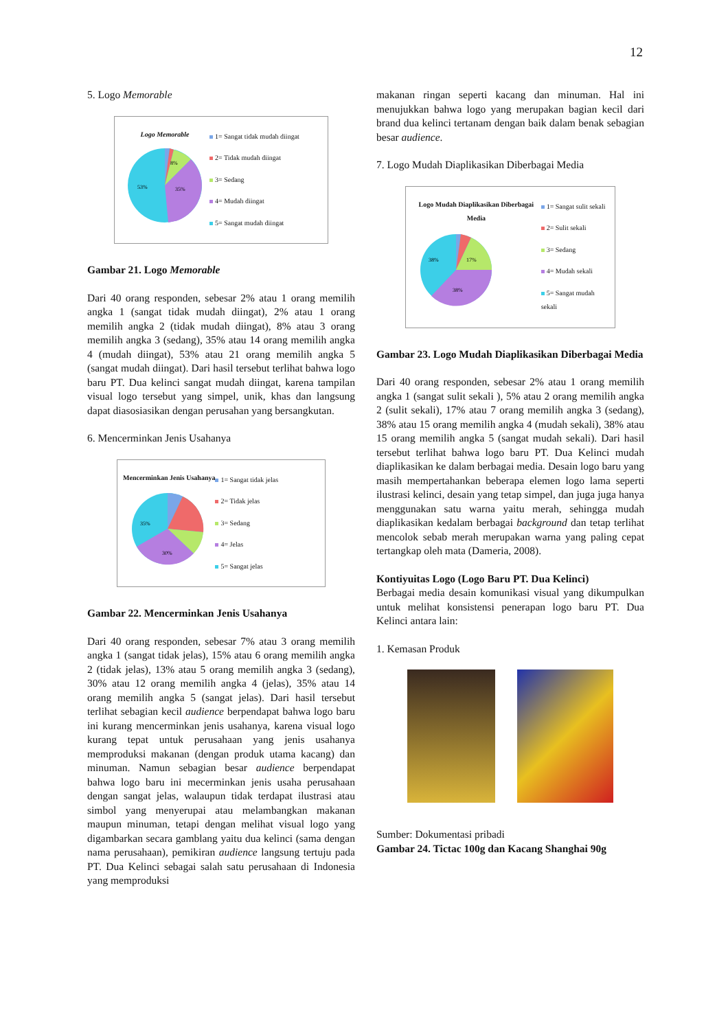12
5. Logo Memorable
Logo Memorable
53%
35%
8%
1= Sangat tidak mudah diingat
2= Tidak mudah diingat
3= Sedang
4= Mudah diingat
5= Sangat mudah diingat
Gambar 21. Logo Memorable
Dari 40 orang responden, sebesar 2% atau 1 orang memilih angka 1 (sangat tidak mudah diingat), 2% atau 1 orang memilih angka 2 (tidak mudah diingat), 8% atau 3 orang memilih angka 3 (sedang), 35% atau 14 orang memilih angka 4 (mudah diingat), 53% atau 21 orang memilih angka 5 (sangat mudah diingat). Dari hasil tersebut terlihat bahwa logo baru PT. Dua kelinci sangat mudah diingat, karena tampilan visual logo tersebut yang simpel, unik, khas dan langsung dapat diasosiasikan dengan perusahan yang bersangkutan.
6. Mencerminkan Jenis Usahanya
Mencerminkan Jenis Usahanya
35%
30%
1= Sangat tidak jelas
2= Tidak jelas
3= Sedang
4= Jelas
5= Sangat jelas
Gambar 22. Mencerminkan Jenis Usahanya
Dari 40 orang responden, sebesar 7% atau 3 orang memilih angka 1 (sangat tidak jelas), 15% atau 6 orang memilih angka 2 (tidak jelas), 13% atau 5 orang memilih angka 3 (sedang), 30% atau 12 orang memilih angka 4 (jelas), 35% atau 14 orang memilih angka 5 (sangat jelas). Dari hasil tersebut terlihat sebagian kecil audience berpendapat bahwa logo baru ini kurang mencerminkan jenis usahanya, karena visual logo kurang tepat untuk perusahaan yang jenis usahanya memproduksi makanan (dengan produk utama kacang) dan minuman. Namun sebagian besar audience berpendapat bahwa logo baru ini mecerminkan jenis usaha perusahaan dengan sangat jelas, walaupun tidak terdapat ilustrasi atau simbol yang menyerupai atau melambangkan makanan maupun minuman, tetapi dengan melihat visual logo yang digambarkan secara gamblang yaitu dua kelinci (sama dengan nama perusahaan), pemikiran audience langsung tertuju pada PT. Dua Kelinci sebagai salah satu perusahaan di Indonesia yang memproduksi
makanan ringan seperti kacang dan minuman. Hal ini menujukkan bahwa logo yang merupakan bagian kecil dari brand dua kelinci tertanam dengan baik dalam benak sebagian besar audience.
7. Logo Mudah Diaplikasikan Diberbagai Media
Logo Mudah Diaplikasikan Diberbagai Media
38%
17%
38%
1= Sangat sulit sekali
2= Sulit sekali
3= Sedang
4= Mudah sekali
5= Sangat mudah sekali
Gambar 23. Logo Mudah Diaplikasikan Diberbagai Media
Dari 40 orang responden, sebesar 2% atau 1 orang memilih angka 1 (sangat sulit sekali ), 5% atau 2 orang memilih angka 2 (sulit sekali), 17% atau 7 orang memilih angka 3 (sedang), 38% atau 15 orang memilih angka 4 (mudah sekali), 38% atau 15 orang memilih angka 5 (sangat mudah sekali). Dari hasil tersebut terlihat bahwa logo baru PT. Dua Kelinci mudah diaplikasikan ke dalam berbagai media. Desain logo baru yang masih mempertahankan beberapa elemen logo lama seperti ilustrasi kelinci, desain yang tetap simpel, dan juga juga hanya menggunakan satu warna yaitu merah, sehingga mudah diaplikasikan kedalam berbagai background dan tetap terlihat mencolok sebab merah merupakan warna yang paling cepat tertangkap oleh mata (Dameria, 2008).
Kontiyuitas Logo (Logo Baru PT. Dua Kelinci)
Berbagai media desain komunikasi visual yang dikumpulkan untuk melihat konsistensi penerapan logo baru PT. Dua Kelinci antara lain:
1. Kemasan Produk
Sumber: Dokumentasi pribadi
Gambar 24. Tictac 100g dan Kacang Shanghai 90g